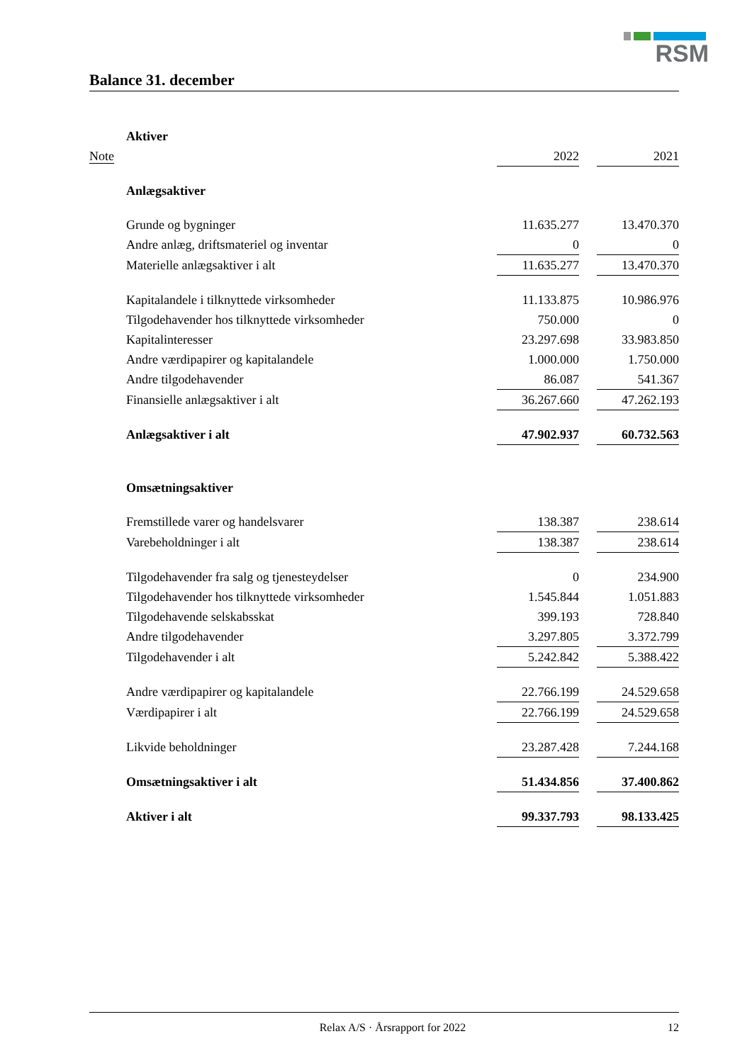RSM
Balance 31. december
| | Aktiver | | | |
| Note | | 2022 | | 2021 |
| | Anlægsaktiver | | | |
| | Grunde og bygninger | 11.635.277 | | 13.470.370 |
| | Andre anlæg, driftsmateriel og inventar | 0 | | 0 |
| | Materielle anlægsaktiver i alt | 11.635.277 | | 13.470.370 |
| | Kapitalandele i tilknyttede virksomheder | 11.133.875 | | 10.986.976 |
| | Tilgodehavender hos tilknyttede virksomheder | 750.000 | | 0 |
| | Kapitalinteresser | 23.297.698 | | 33.983.850 |
| | Andre værdipapirer og kapitalandele | 1.000.000 | | 1.750.000 |
| | Andre tilgodehavender | 86.087 | | 541.367 |
| | Finansielle anlægsaktiver i alt | 36.267.660 | | 47.262.193 |
| | Anlægsaktiver i alt | 47.902.937 | | 60.732.563 |
| | Omsætningsaktiver | | | |
| | Fremstillede varer og handelsvarer | 138.387 | | 238.614 |
| | Varebeholdninger i alt | 138.387 | | 238.614 |
| | Tilgodehavender fra salg og tjenesteydelser | 0 | | 234.900 |
| | Tilgodehavender hos tilknyttede virksomheder | 1.545.844 | | 1.051.883 |
| | Tilgodehavende selskabsskat | 399.193 | | 728.840 |
| | Andre tilgodehavender | 3.297.805 | | 3.372.799 |
| | Tilgodehavender i alt | 5.242.842 | | 5.388.422 |
| | Andre værdipapirer og kapitalandele | 22.766.199 | | 24.529.658 |
| | Værdipapirer i alt | 22.766.199 | | 24.529.658 |
| | Likvide beholdninger | 23.287.428 | | 7.244.168 |
| | Omsætningsaktiver i alt | 51.434.856 | | 37.400.862 |
| | Aktiver i alt | 99.337.793 | | 98.133.425 |
Relax A/S · Årsrapport for 2022 12